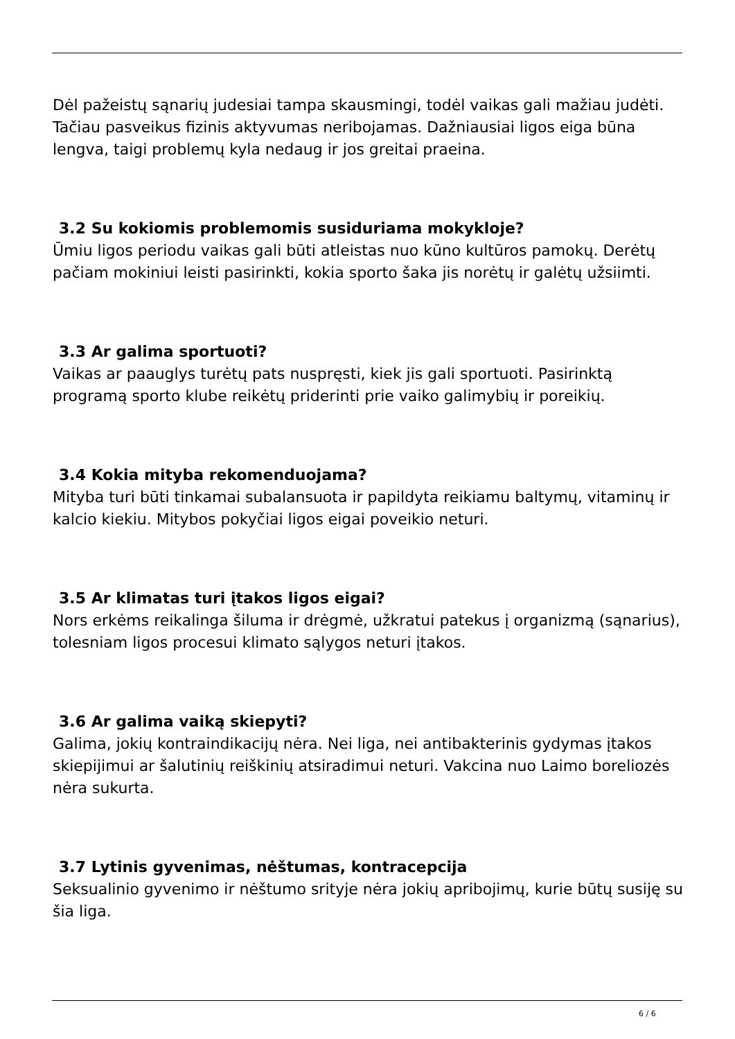Dėl pažeistų sąnarių judesiai tampa skausmingi, todėl vaikas gali mažiau judėti. Tačiau pasveikus fizinis aktyvumas neribojamas. Dažniausiai ligos eiga būna lengva, taigi problemų kyla nedaug ir jos greitai praeina.
3.2 Su kokiomis problemomis susiduriama mokykloje?
Ūmiu ligos periodu vaikas gali būti atleistas nuo kūno kultūros pamokų. Derėtų pačiam mokiniui leisti pasirinkti, kokia sporto šaka jis norėtų ir galėtų užsiimti.
3.3 Ar galima sportuoti?
Vaikas ar paauglys turėtų pats nuspręsti, kiek jis gali sportuoti. Pasirinktą programą sporto klube reikėtų priderinti prie vaiko galimybių ir poreikių.
3.4 Kokia mityba rekomenduojama?
Mityba turi būti tinkamai subalansuota ir papildyta reikiamu baltymų, vitaminų ir kalcio kiekiu. Mitybos pokyčiai ligos eigai poveikio neturi.
3.5 Ar klimatas turi įtakos ligos eigai?
Nors erkėms reikalinga šiluma ir drėgmė, užkratui patekus į organizmą (sąnarius), tolesniam ligos procesui klimato sąlygos neturi įtakos.
3.6 Ar galima vaiką skiepyti?
Galima, jokių kontraindikacijų nėra. Nei liga, nei antibakterinis gydymas įtakos skiepijimui ar šalutinių reiškinių atsiradimui neturi. Vakcina nuo Laimo boreliozės nėra sukurta.
3.7 Lytinis gyvenimas, nėštumas, kontracepcija
Seksualinio gyvenimo ir nėštumo srityje nėra jokių apribojimų, kurie būtų susiję su šia liga.
6 / 6